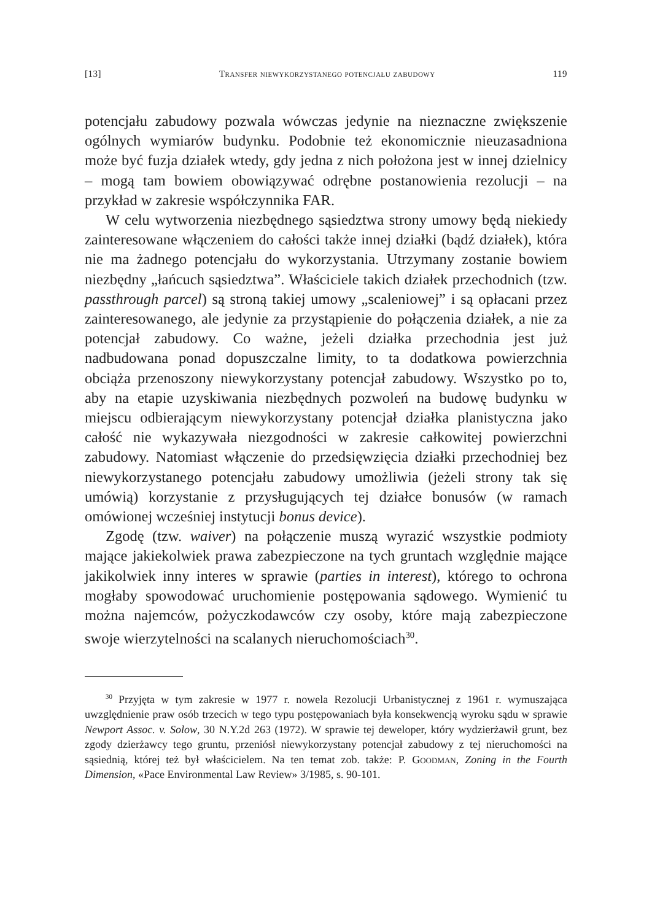[13] Transfer niewykorzystanego potencjału zabudowy 119
potencjału zabudowy pozwala wówczas jedynie na nieznaczne zwiększenie ogólnych wymiarów budynku. Podobnie też ekonomicznie nieuzasadniona może być fuzja działek wtedy, gdy jedna z nich położona jest w innej dzielnicy – mogą tam bowiem obowiązywać odrębne postanowienia rezolucji – na przykład w zakresie współczynnika FAR.
W celu wytworzenia niezbędnego sąsiedztwa strony umowy będą niekiedy zainteresowane włączeniem do całości także innej działki (bądź działek), która nie ma żadnego potencjału do wykorzystania. Utrzymany zostanie bowiem niezbędny „łańcuch sąsiedztwa”. Właściciele takich działek przechodnich (tzw. passthrough parcel) są stroną takiej umowy „scaleniowej” i są opłacani przez zainteresowanego, ale jedynie za przystąpienie do połączenia działek, a nie za potencjał zabudowy. Co ważne, jeżeli działka przechodnia jest już nadbudowana ponad dopuszczalne limity, to ta dodatkowa powierzchnia obciąża przenoszony niewykorzystany potencjał zabudowy. Wszystko po to, aby na etapie uzyskiwania niezbędnych pozwoleń na budowę budynku w miejscu odbierającym niewykorzystany potencjał działka planistyczna jako całość nie wykazywała niezgodności w zakresie całkowitej powierzchni zabudowy. Natomiast włączenie do przedsięwzięcia działki przechodniej bez niewykorzystanego potencjału zabudowy umożliwia (jeżeli strony tak się umówią) korzystanie z przysługujących tej działce bonusów (w ramach omówionej wcześniej instytucji bonus device).
Zgodę (tzw. waiver) na połączenie muszą wyrazić wszystkie podmioty mające jakiekolwiek prawa zabezpieczone na tych gruntach względnie mające jakikolwiek inny interes w sprawie (parties in interest), którego to ochrona mogłaby spowodować uruchomienie postępowania sądowego. Wymienić tu można najemców, pożyczkodawców czy osoby, które mają zabezpieczone swoje wierzytelności na scalanych nieruchomościach<sup>30</sup>.
<sup>30</sup> Przyjęta w tym zakresie w 1977 r. nowela Rezolucji Urbanistycznej z 1961 r. wymuszająca uwzględnienie praw osób trzecich w tego typu postępowaniach była konsekwencją wyroku sądu w sprawie Newport Assoc. v. Solow, 30 N.Y.2d 263 (1972). W sprawie tej deweloper, który wydzierżawił grunt, bez zgody dzierżawcy tego gruntu, przeniósł niewykorzystany potencjał zabudowy z tej nieruchomości na sąsiednią, której też był właścicielem. Na ten temat zob. także: P. Goodman, Zoning in the Fourth Dimension, «Pace Environmental Law Review» 3/1985, s. 90-101.